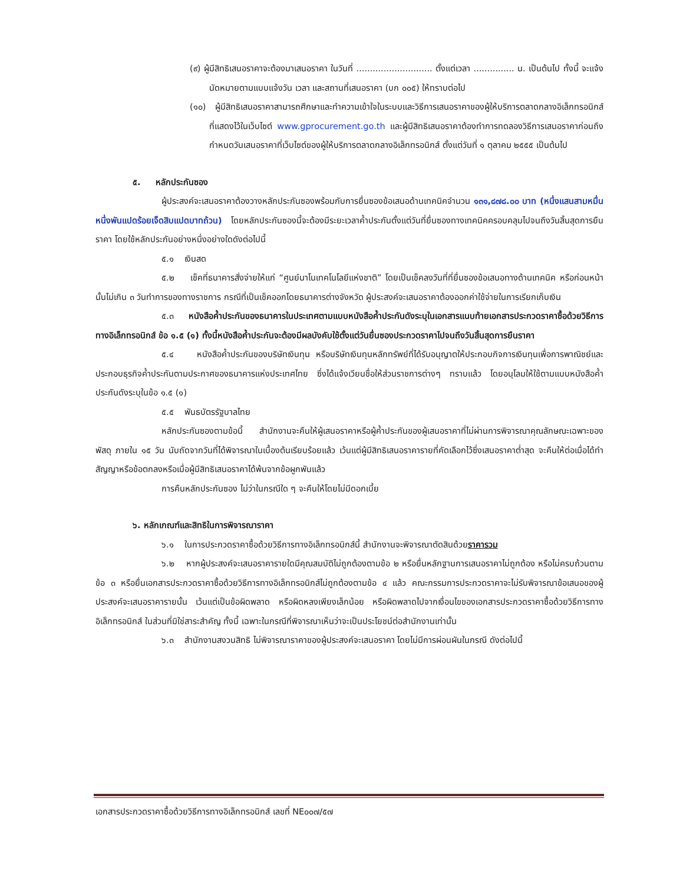(๙) ผู้มีสิทธิเสนอราคาจะต้องมาเสนอราคา ในวันที่ ............................ ตั้งแต่เวลา ............... น. เป็นต้นไป ทั้งนี้ จะแจ้งนัดหมายตามแบบแจ้งวัน เวลา และสถานที่เสนอราคา (บก ๐๐๕) ให้ทราบต่อไป
(๑๐) ผู้มีสิทธิเสนอราคาสามารถศึกษาและทำความเข้าใจในระบบและวิธีการเสนอราคาของผู้ให้บริการตลาดกลางอิเล็กทรอนิกส์ ที่แสดงไว้ในเว็บไซต์ www.gprocurement.go.th และผู้มีสิทธิเสนอราคาต้องทำการทดลองวิธีการเสนอราคาก่อนถึงกำหนดวันเสนอราคาที่เว็บไซต์ของผู้ให้บริการตลาดกลางอิเล็กทรอนิกส์ ตั้งแต่วันที่ ๑ ตุลาคม ๒๕๕๕ เป็นต้นไป
๕. หลักประกันซอง
ผู้ประสงค์จะเสนอราคาต้องวางหลักประกันซองพร้อมกับการยื่นซองข้อเสนอด้านเทคนิคจำนวน ๑๓๑,๘๗๘.๐๐ บาท (หนึ่งแสนสามหมื่นหนึ่งพันแปดร้อยเจ็ดสิบแปดบาทถ้วน) โดยหลักประกันซองนี้จะต้องมีระยะเวลาค้ำประกันตั้งแต่วันที่ยื่นซองทางเทคนิคครอบคลุมไปจนถึงวันสิ้นสุดการยืนราคา โดยใช้หลักประกันอย่างหนึ่งอย่างใดดังต่อไปนี้
๕.๑ เงินสด
๕.๒ เช็คที่ธนาคารสั่งจ่ายให้แก่ “ศูนย์นาโนเทคโนโลยีแห่งชาติ” โดยเป็นเช็คลงวันที่ที่ยื่นซองข้อเสนอทางด้านเทคนิค หรือก่อนหน้านั้นไม่เกิน ๓ วันทำการของทางราชการ กรณีที่เป็นเช็คออกโดยธนาคารต่างจังหวัด ผู้ประสงค์จะเสนอราคาต้องออกค่าใช้จ่ายในการเรียกเก็บเงิน
๕.๓ หนังสือค้ำประกันของธนาคารในประเทศตามแบบหนังสือค้ำประกันดังระบุในเอกสารแนบท้ายเอกสารประกวดราคาซื้อด้วยวิธีการทางอิเล็กทรอนิกส์ ข้อ ๑.๕ (๑) ทั้งนี้หนังสือค้ำประกันจะต้องมีผลบังคับใช้ตั้งแต่วันยื่นซองประกวดราคาไปจนถึงวันสิ้นสุดการยืนราคา
๕.๔ หนังสือค้ำประกันของบริษัทเงินทุน หรือบริษัทเงินทุนหลักทรัพย์ที่ได้รับอนุญาตให้ประกอบกิจการเงินทุนเพื่อการพาณิชย์และประกอบธุรกิจค้ำประกันตามประกาศของธนาคารแห่งประเทศไทย ซึ่งได้แจ้งเวียนชื่อให้ส่วนราชการต่างๆ ทราบแล้ว โดยอนุโลมให้ใช้ตามแบบหนังสือค้ำประกันดังระบุในข้อ ๑.๕ (๑)
๕.๕ พันธบัตรรัฐบาลไทย
หลักประกันซองตามข้อนี้ สำนักงานจะคืนให้ผู้เสนอราคาหรือผู้ค้ำประกันของผู้เสนอราคาที่ไม่ผ่านการพิจารณาคุณลักษณะเฉพาะของพัสดุ ภายใน ๑๕ วัน นับถัดจากวันที่ได้พิจารณาในเบื้องต้นเรียบร้อยแล้ว เว้นแต่ผู้มีสิทธิเสนอราคารายที่คัดเลือกไว้ซึ่งเสนอราคาต่ำสุด จะคืนให้ต่อเมื่อได้ทำสัญญาหรือข้อตกลงหรือเมื่อผู้มีสิทธิเสนอราคาได้พ้นจากข้อผูกพันแล้ว
การคืนหลักประกันซอง ไม่ว่าในกรณีใด ๆ จะคืนให้โดยไม่มีดอกเบี้ย
๖. หลักเกณฑ์และสิทธิในการพิจารณาราคา
๖.๑ ในการประกวดราคาซื้อด้วยวิธีการทางอิเล็กทรอนิกส์นี้ สำนักงานจะพิจารณาตัดสินด้วยราคารวม
๖.๒ หากผู้ประสงค์จะเสนอราคารายใดมีคุณสมบัติไม่ถูกต้องตามข้อ ๒ หรือยื่นหลักฐานการเสนอราคาไม่ถูกต้อง หรือไม่ครบถ้วนตามข้อ ๓ หรือยื่นเอกสารประกวดราคาซื้อด้วยวิธีการทางอิเล็กทรอนิกส์ไม่ถูกต้องตามข้อ ๔ แล้ว คณะกรรมการประกวดราคาจะไม่รับพิจารณาข้อเสนอของผู้ประสงค์จะเสนอราคารายนั้น เว้นแต่เป็นข้อผิดพลาด หรือผิดหลงเพียงเล็กน้อย หรือผิดพลาดไปจากเงื่อนไขของเอกสารประกวดราคาซื้อด้วยวิธีการทางอิเล็กทรอนิกส์ ในส่วนที่มิใช่สาระสำคัญ ทั้งนี้ เฉพาะในกรณีที่พิจารณาเห็นว่าจะเป็นประโยชน์ต่อสำนักงานเท่านั้น
๖.๓ สำนักงานสงวนสิทธิ ไม่พิจารณาราคาของผู้ประสงค์จะเสนอราคา โดยไม่มีการผ่อนผันในกรณี ดังต่อไปนี้
เอกสารประกวดราคาซื้อด้วยวิธีการทางอิเล็กทรอนิกส์ เลขที่ NE๐๐๗/๕๗